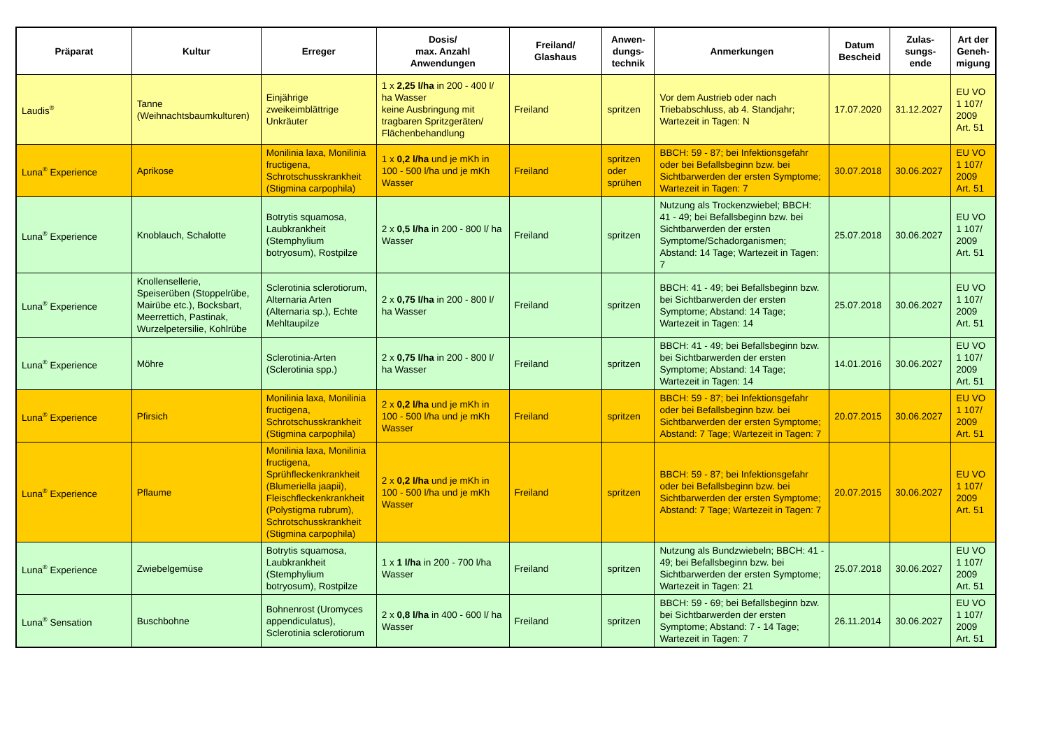| Präparat | Kultur | Erreger | Dosis/ max. Anzahl Anwendungen | Freiland/ Glashaus | Anwen- dungs- technik | Anmerkungen | Datum Bescheid | Zulas- sungs- ende | Art der Geneh- migung |
| --- | --- | --- | --- | --- | --- | --- | --- | --- | --- |
| Laudis<sup>®</sup> | Tanne (Weihnachtsbaumkulturen) | Einjährige zweikeimblättrige Unkräuter | 1 x 2,25 l/ha in 200 - 400 l/ ha Wasser keine Ausbringung mit tragbaren Spritzgeräten/ Flächenbehandlung | Freiland | spritzen | Vor dem Austrieb oder nach Triebabschluss, ab 4. Standjahr; Wartezeit in Tagen: N | 17.07.2020 | 31.12.2027 | EU VO 1 107/ 2009 Art. 51 |
| Luna<sup>®</sup> Experience | Aprikose | Monilinia laxa, Monilinia fructigena, Schrotschusskrankheit (Stigmina carpophila) | 1 x 0,2 l/ha und je mKh in 100 - 500 l/ha und je mKh Wasser | Freiland | spritzen oder sprühen | BBCH: 59 - 87; bei Infektionsgefahr oder bei Befallsbeginn bzw. bei Sichtbarwerden der ersten Symptome; Wartezeit in Tagen: 7 | 30.07.2018 | 30.06.2027 | EU VO 1 107/ 2009 Art. 51 |
| Luna<sup>®</sup> Experience | Knoblauch, Schalotte | Botrytis squamosa, Laubkrankheit (Stemphylium botryosum), Rostpilze | 2 x 0,5 l/ha in 200 - 800 l/ ha Wasser | Freiland | spritzen | Nutzung als Trockenzwiebel; BBCH: 41 - 49; bei Befallsbeginn bzw. bei Sichtbarwerden der ersten Symptome/Schadorganismen; Abstand: 14 Tage; Wartezeit in Tagen: 7 | 25.07.2018 | 30.06.2027 | EU VO 1 107/ 2009 Art. 51 |
| Luna<sup>®</sup> Experience | Knollensellerie, Speiserüben (Stoppelrübe, Mairübe etc.), Bocksbart, Meerrettich, Pastinak, Wurzelpetersilie, Kohlrübe | Sclerotinia sclerotiorum, Alternaria Arten (Alternaria sp.), Echte Mehltaupilze | 2 x 0,75 l/ha in 200 - 800 l/ ha Wasser | Freiland | spritzen | BBCH: 41 - 49; bei Befallsbeginn bzw. bei Sichtbarwerden der ersten Symptome; Abstand: 14 Tage; Wartezeit in Tagen: 14 | 25.07.2018 | 30.06.2027 | EU VO 1 107/ 2009 Art. 51 |
| Luna<sup>®</sup> Experience | Möhre | Sclerotinia-Arten (Sclerotinia spp.) | 2 x 0,75 l/ha in 200 - 800 l/ ha Wasser | Freiland | spritzen | BBCH: 41 - 49; bei Befallsbeginn bzw. bei Sichtbarwerden der ersten Symptome; Abstand: 14 Tage; Wartezeit in Tagen: 14 | 14.01.2016 | 30.06.2027 | EU VO 1 107/ 2009 Art. 51 |
| Luna<sup>®</sup> Experience | Pfirsich | Monilinia laxa, Monilinia fructigena, Schrotschusskrankheit (Stigmina carpophila) | 2 x 0,2 l/ha und je mKh in 100 - 500 l/ha und je mKh Wasser | Freiland | spritzen | BBCH: 59 - 87; bei Infektionsgefahr oder bei Befallsbeginn bzw. bei Sichtbarwerden der ersten Symptome; Abstand: 7 Tage; Wartezeit in Tagen: 7 | 20.07.2015 | 30.06.2027 | EU VO 1 107/ 2009 Art. 51 |
| Luna<sup>®</sup> Experience | Pflaume | Monilinia laxa, Monilinia fructigena, Sprühfleckenkrankheit (Blumeriella jaapii), Fleischfleckenkrankheit (Polystigma rubrum), Schrotschusskrankheit (Stigmina carpophila) | 2 x 0,2 l/ha und je mKh in 100 - 500 l/ha und je mKh Wasser | Freiland | spritzen | BBCH: 59 - 87; bei Infektionsgefahr oder bei Befallsbeginn bzw. bei Sichtbarwerden der ersten Symptome; Abstand: 7 Tage; Wartezeit in Tagen: 7 | 20.07.2015 | 30.06.2027 | EU VO 1 107/ 2009 Art. 51 |
| Luna<sup>®</sup> Experience | Zwiebelgemüse | Botrytis squamosa, Laubkrankheit (Stemphylium botryosum), Rostpilze | 1 x 1 l/ha in 200 - 700 l/ha Wasser | Freiland | spritzen | Nutzung als Bundzwiebeln; BBCH: 41 - 49; bei Befallsbeginn bzw. bei Sichtbarwerden der ersten Symptome; Wartezeit in Tagen: 21 | 25.07.2018 | 30.06.2027 | EU VO 1 107/ 2009 Art. 51 |
| Luna<sup>®</sup> Sensation | Buschbohne | Bohnenrost (Uromyces appendiculatus), Sclerotinia sclerotiorum | 2 x 0,8 l/ha in 400 - 600 l/ ha Wasser | Freiland | spritzen | BBCH: 59 - 69; bei Befallsbeginn bzw. bei Sichtbarwerden der ersten Symptome; Abstand: 7 - 14 Tage; Wartezeit in Tagen: 7 | 26.11.2014 | 30.06.2027 | EU VO 1 107/ 2009 Art. 51 |